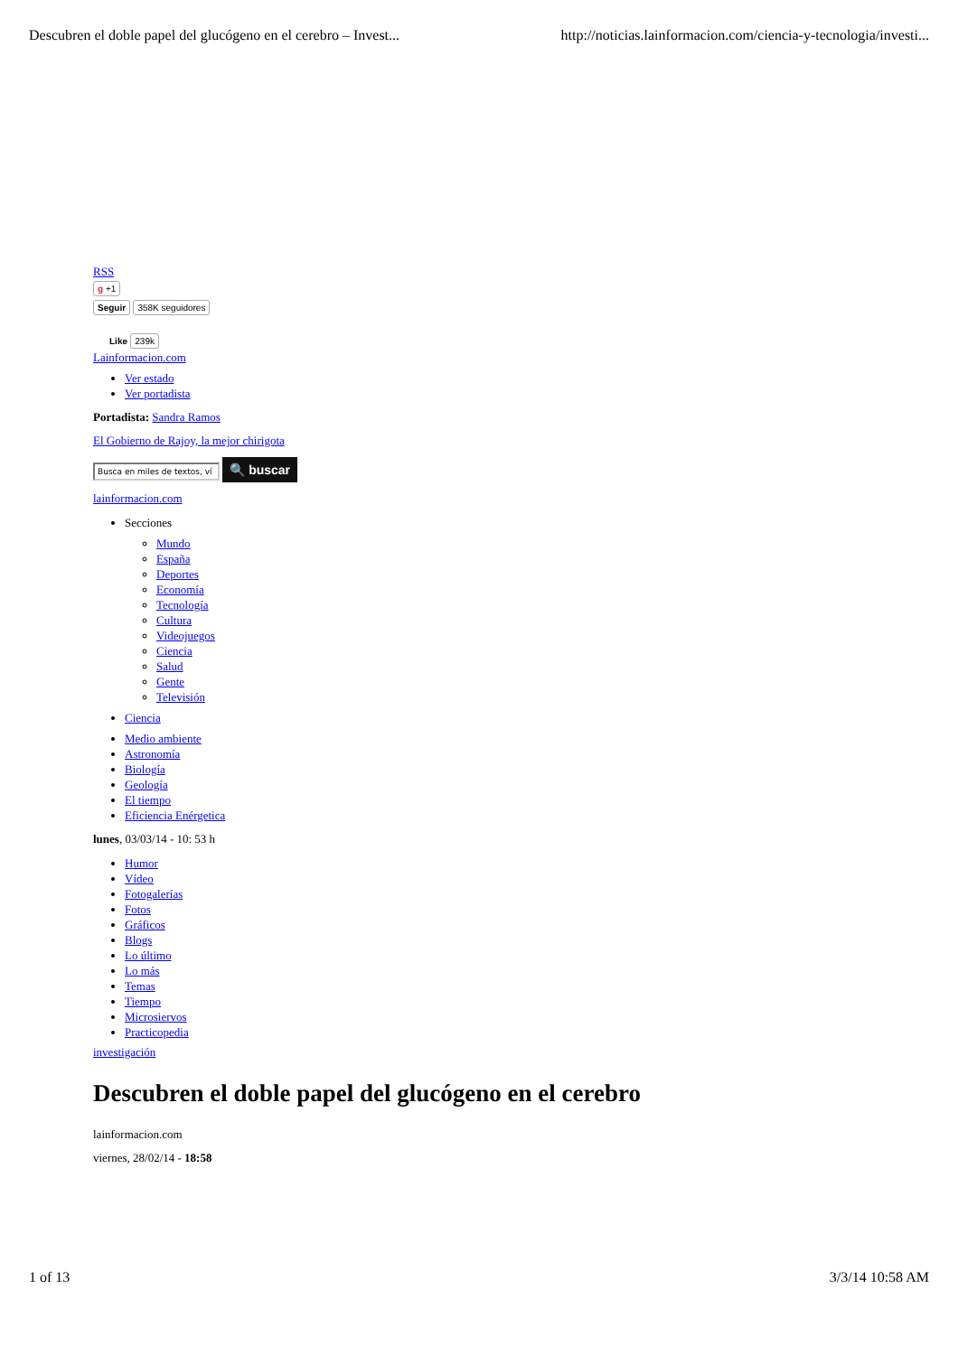Descubren el doble papel del glucógeno en el cerebro – Invest... http://noticias.lainformacion.com/ciencia-y-tecnologia/investi...
RSS
g +1
Seguir 358K seguidores
Like 239k
Lainformacion.com
Ver estado
Ver portadista
Portadista: Sandra Ramos
El Gobierno de Rajoy, la mejor chirigota
Busca en miles de textos, ví 🔍 buscar
lainformacion.com
Secciones
Mundo
España
Deportes
Economía
Tecnología
Cultura
Videojuegos
Ciencia
Salud
Gente
Televisión
Ciencia
Medio ambiente
Astronomía
Biología
Geología
El tiempo
Eficiencia Enérgetica
lunes, 03/03/14 - 10: 53 h
Humor
Vídeo
Fotogalerías
Fotos
Gráficos
Blogs
Lo último
Lo más
Temas
Tiempo
Microsiervos
Practicopedia
investigación
Descubren el doble papel del glucógeno en el cerebro
lainformacion.com
viernes, 28/02/14 - 18:58
1 of 13 3/3/14 10:58 AM